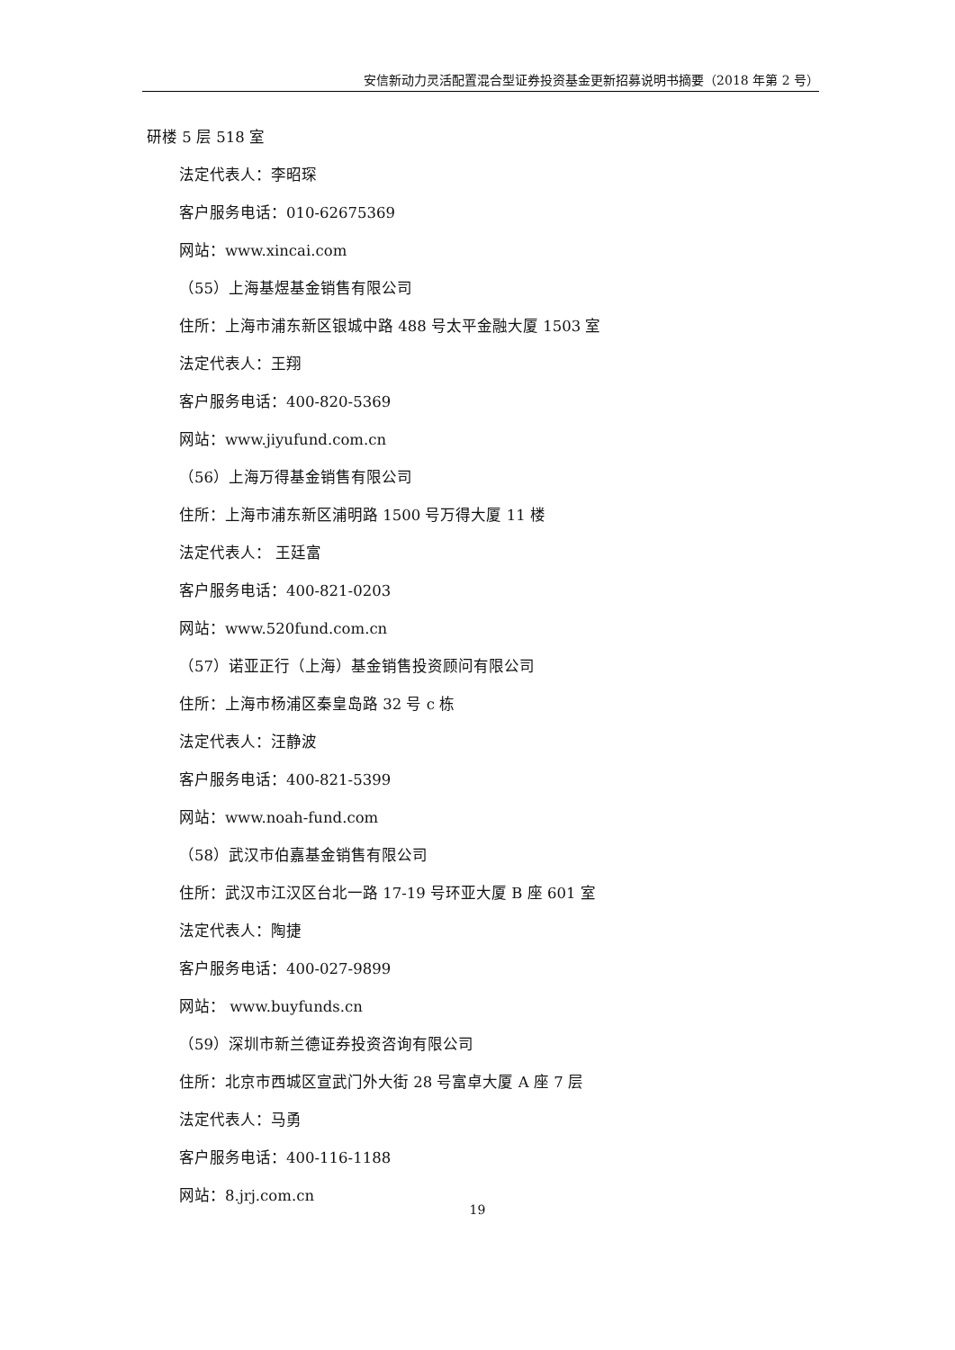安信新动力灵活配置混合型证券投资基金更新招募说明书摘要（2018 年第 2 号）
研楼 5 层 518 室
法定代表人：李昭琛
客户服务电话：010-62675369
网站：www.xincai.com
（55）上海基煜基金销售有限公司
住所：上海市浦东新区银城中路 488 号太平金融大厦 1503 室
法定代表人：王翔
客户服务电话：400-820-5369
网站：www.jiyufund.com.cn
（56）上海万得基金销售有限公司
住所：上海市浦东新区浦明路 1500 号万得大厦 11 楼
法定代表人： 王廷富
客户服务电话：400-821-0203
网站：www.520fund.com.cn
（57）诺亚正行（上海）基金销售投资顾问有限公司
住所：上海市杨浦区秦皇岛路 32 号 c 栋
法定代表人：汪静波
客户服务电话：400-821-5399
网站：www.noah-fund.com
（58）武汉市伯嘉基金销售有限公司
住所：武汉市江汉区台北一路 17-19 号环亚大厦 B 座 601 室
法定代表人：陶捷
客户服务电话：400-027-9899
网站： www.buyfunds.cn
（59）深圳市新兰德证券投资咨询有限公司
住所：北京市西城区宣武门外大街 28 号富卓大厦 A 座 7 层
法定代表人：马勇
客户服务电话：400-116-1188
网站：8.jrj.com.cn
19